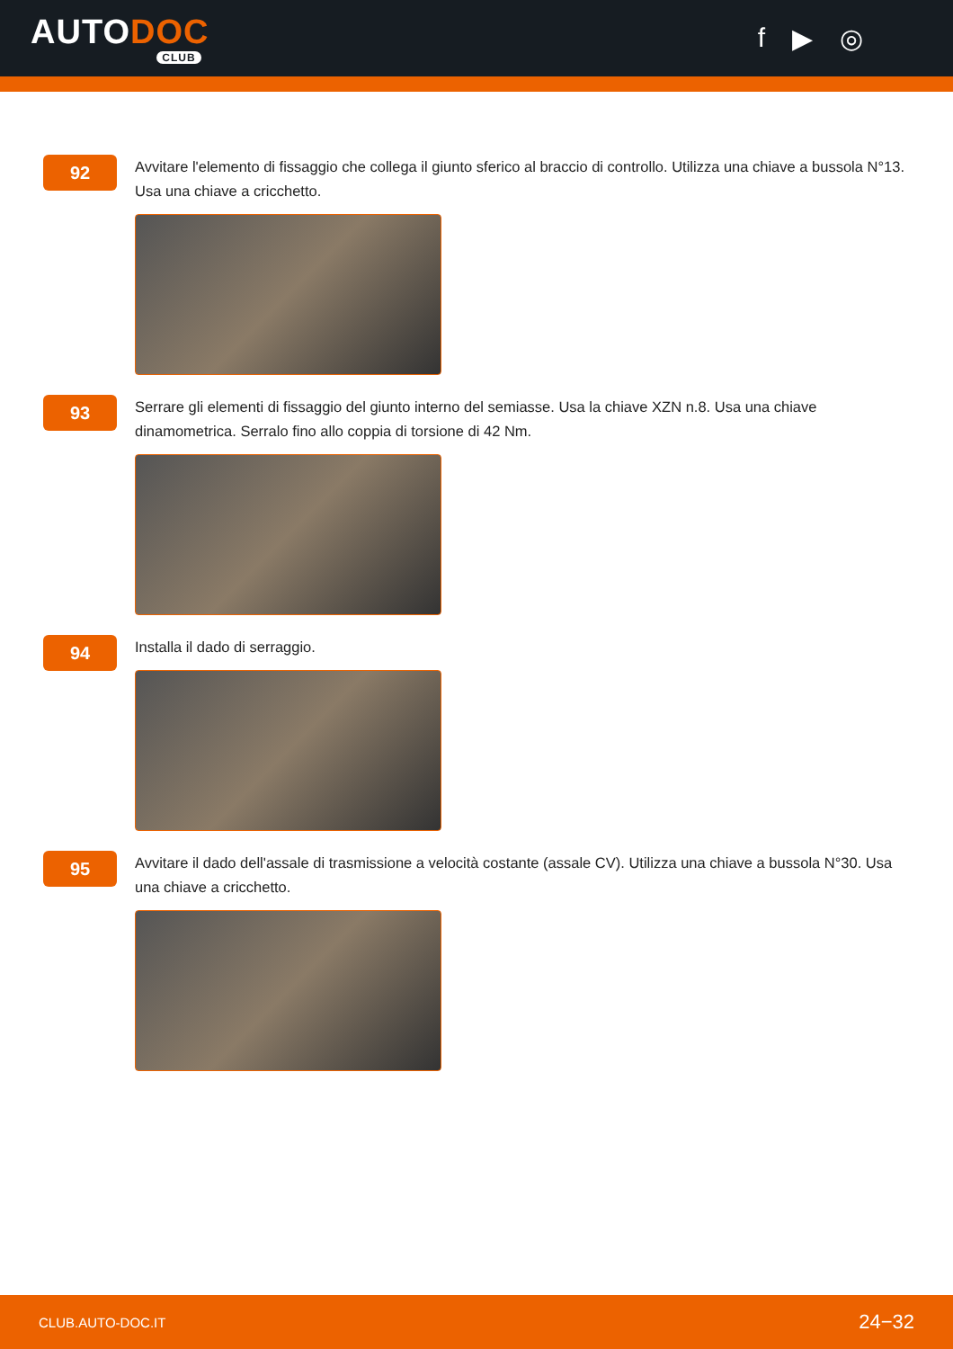AUTODOC
CLUB
f ▶ ◎
92
Avvitare l'elemento di fissaggio che collega il giunto sferico al braccio di controllo. Utilizza una chiave a bussola N°13. Usa una chiave a cricchetto.
93
Serrare gli elementi di fissaggio del giunto interno del semiasse. Usa la chiave XZN n.8. Usa una chiave dinamometrica. Serralo fino allo coppia di torsione di 42 Nm.
94
Installa il dado di serraggio.
95
Avvitare il dado dell'assale di trasmissione a velocità costante (assale CV). Utilizza una chiave a bussola N°30. Usa una chiave a cricchetto.
CLUB.AUTO-DOC.IT 24−32